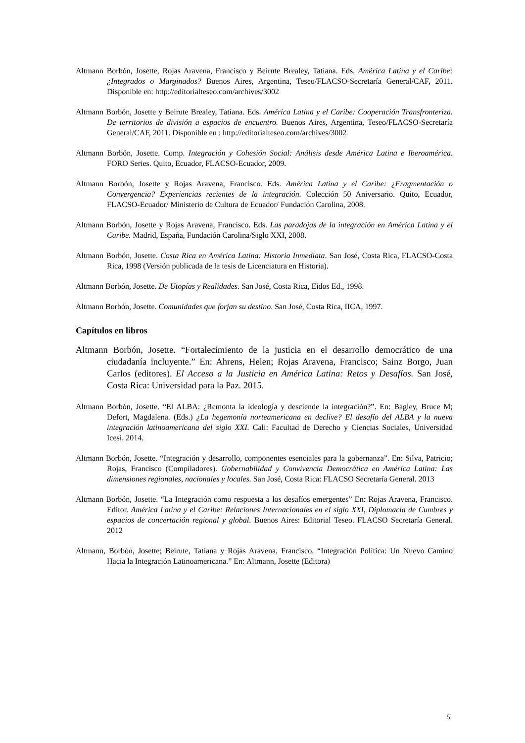Altmann Borbón, Josette, Rojas Aravena, Francisco y Beirute Brealey, Tatiana. Eds. América Latina y el Caribe: ¿Integrados o Marginados? Buenos Aires, Argentina, Teseo/FLACSO-Secretaría General/CAF, 2011. Disponible en: http://editorialteseo.com/archives/3002
Altmann Borbón, Josette y Beirute Brealey, Tatiana. Eds. América Latina y el Caribe: Cooperación Transfronteriza. De territorios de división a espacios de encuentro. Buenos Aires, Argentina, Teseo/FLACSO-Secretaría General/CAF, 2011. Disponible en : http://editorialteseo.com/archives/3002
Altmann Borbón, Josette. Comp. Integración y Cohesión Social: Análisis desde América Latina e Iberoamérica. FORO Series. Quito, Ecuador, FLACSO-Ecuador, 2009.
Altmann Borbón, Josette y Rojas Aravena, Francisco. Eds. América Latina y el Caribe: ¿Fragmentación o Convergencia? Experiencias recientes de la integración. Colección 50 Aniversario. Quito, Ecuador, FLACSO-Ecuador/ Ministerio de Cultura de Ecuador/ Fundación Carolina, 2008.
Altmann Borbón, Josette y Rojas Aravena, Francisco. Eds. Las paradojas de la integración en América Latina y el Caribe. Madrid, España, Fundación Carolina/Siglo XXI, 2008.
Altmann Borbón, Josette. Costa Rica en América Latina: Historia Inmediata. San José, Costa Rica, FLACSO-Costa Rica, 1998 (Versión publicada de la tesis de Licenciatura en Historia).
Altmann Borbón, Josette. De Utopías y Realidades. San José, Costa Rica, Eidos Ed., 1998.
Altmann Borbón, Josette. Comunidades que forjan su destino. San José, Costa Rica, IICA, 1997.
Capítulos en libros
Altmann Borbón, Josette. “Fortalecimiento de la justicia en el desarrollo democrático de una ciudadanía incluyente.” En: Ahrens, Helen; Rojas Aravena, Francisco; Sainz Borgo, Juan Carlos (editores). El Acceso a la Justicia en América Latina: Retos y Desafíos. San José, Costa Rica: Universidad para la Paz. 2015.
Altmann Borbón, Josette. “El ALBA: ¿Remonta la ideología y desciende la integración?”. En: Bagley, Bruce M; Defort, Magdalena. (Eds.) ¿La hegemonía norteamericana en declive? El desafío del ALBA y la nueva integración latinoamericana del siglo XXI. Cali: Facultad de Derecho y Ciencias Sociales, Universidad Icesi. 2014.
Altmann Borbón, Josette. “Integración y desarrollo, componentes esenciales para la gobernanza”. En: Silva, Patricio; Rojas, Francisco (Compiladores). Gobernabilidad y Convivencia Democrática en América Latina: Las dimensiones regionales, nacionales y locales. San José, Costa Rica: FLACSO Secretaría General. 2013
Altmann Borbón, Josette. “La Integración como respuesta a los desafíos emergentes” En: Rojas Aravena, Francisco. Editor. América Latina y el Caribe: Relaciones Internacionales en el siglo XXI, Diplomacia de Cumbres y espacios de concertación regional y global. Buenos Aires: Editorial Teseo. FLACSO Secretaría General. 2012
Altmann, Borbón, Josette; Beirute, Tatiana y Rojas Aravena, Francisco. “Integración Política: Un Nuevo Camino Hacia la Integración Latinoamericana.” En: Altmann, Josette (Editora)
5